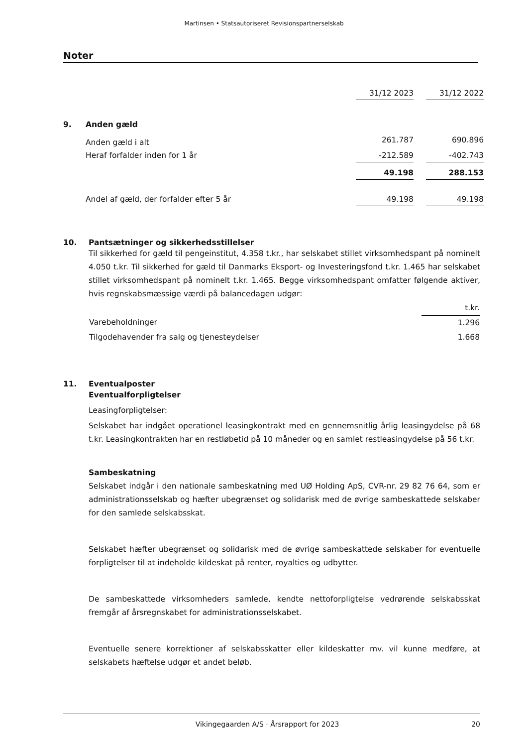Martinsen • Statsautoriseret Revisionspartnerselskab
Noter
| | | 31/12 2023 | | 31/12 2022 |
| 9. | Anden gæld | | | |
| | Anden gæld i alt | 261.787 | | 690.896 |
| | Heraf forfalder inden for 1 år | -212.589 | | -402.743 |
| | | 49.198 | | 288.153 |
| | Andel af gæld, der forfalder efter 5 år | 49.198 | | 49.198 |
10. Pantsætninger og sikkerhedsstillelser
Til sikkerhed for gæld til pengeinstitut, 4.358 t.kr., har selskabet stillet virksomhedspant på nominelt 4.050 t.kr. Til sikkerhed for gæld til Danmarks Eksport- og Investeringsfond t.kr. 1.465 har selskabet stillet virksomhedspant på nominelt t.kr. 1.465. Begge virksomhedspant omfatter følgende aktiver, hvis regnskabsmæssige værdi på balancedagen udgør:
| | t.kr. |
| Varebeholdninger | 1.296 |
| Tilgodehavender fra salg og tjenesteydelser | 1.668 |
11. Eventualposter
Eventualforpligtelser
Leasingforpligtelser:
Selskabet har indgået operationel leasingkontrakt med en gennemsnitlig årlig leasingydelse på 68 t.kr. Leasingkontrakten har en restløbetid på 10 måneder og en samlet restleasingydelse på 56 t.kr.
Sambeskatning
Selskabet indgår i den nationale sambeskatning med UØ Holding ApS, CVR-nr. 29 82 76 64, som er administrationsselskab og hæfter ubegrænset og solidarisk med de øvrige sambeskattede selskaber for den samlede selskabsskat.
Selskabet hæfter ubegrænset og solidarisk med de øvrige sambeskattede selskaber for eventuelle forpligtelser til at indeholde kildeskat på renter, royalties og udbytter.
De sambeskattede virksomheders samlede, kendte nettoforpligtelse vedrørende selskabsskat fremgår af årsregnskabet for administrationsselskabet.
Eventuelle senere korrektioner af selskabsskatter eller kildeskatter mv. vil kunne medføre, at selskabets hæftelse udgør et andet beløb.
Vikingegaarden A/S · Årsrapport for 2023 20